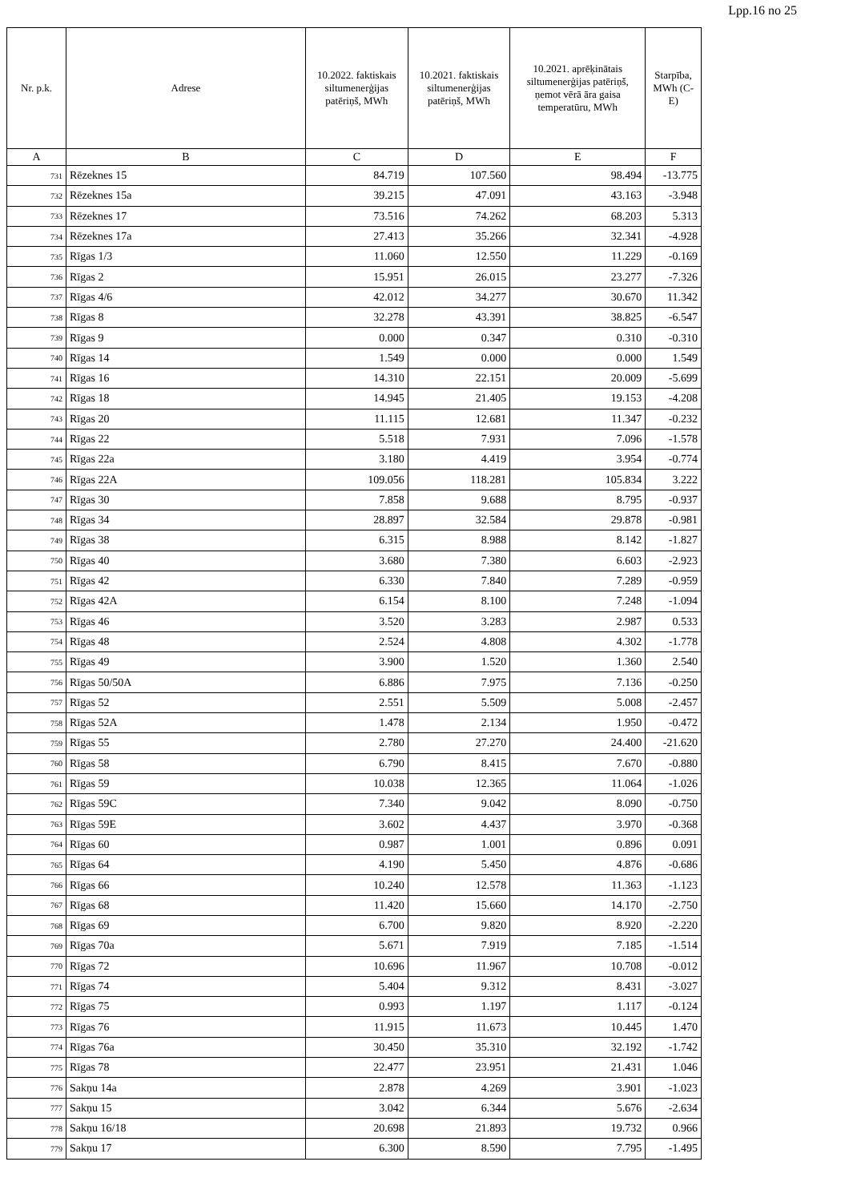Lpp.16 no 25
| Nr. p.k. | Adrese | 10.2022. faktiskais siltumenerģijas patēriņš, MWh | 10.2021. faktiskais siltumenerģijas patēriņš, MWh | 10.2021. aprēķinātais siltumenerģijas patēriņš, ņemot vērā āra gaisa temperatūru, MWh | Starpība, MWh (C-E) |
| --- | --- | --- | --- | --- | --- |
| A | B | C | D | E | F |
| 731 | Rēzeknes 15 | 84.719 | 107.560 | 98.494 | -13.775 |
| 732 | Rēzeknes 15a | 39.215 | 47.091 | 43.163 | -3.948 |
| 733 | Rēzeknes 17 | 73.516 | 74.262 | 68.203 | 5.313 |
| 734 | Rēzeknes 17a | 27.413 | 35.266 | 32.341 | -4.928 |
| 735 | Rīgas 1/3 | 11.060 | 12.550 | 11.229 | -0.169 |
| 736 | Rīgas 2 | 15.951 | 26.015 | 23.277 | -7.326 |
| 737 | Rīgas 4/6 | 42.012 | 34.277 | 30.670 | 11.342 |
| 738 | Rīgas 8 | 32.278 | 43.391 | 38.825 | -6.547 |
| 739 | Rīgas 9 | 0.000 | 0.347 | 0.310 | -0.310 |
| 740 | Rīgas 14 | 1.549 | 0.000 | 0.000 | 1.549 |
| 741 | Rīgas 16 | 14.310 | 22.151 | 20.009 | -5.699 |
| 742 | Rīgas 18 | 14.945 | 21.405 | 19.153 | -4.208 |
| 743 | Rīgas 20 | 11.115 | 12.681 | 11.347 | -0.232 |
| 744 | Rīgas 22 | 5.518 | 7.931 | 7.096 | -1.578 |
| 745 | Rīgas 22a | 3.180 | 4.419 | 3.954 | -0.774 |
| 746 | Rīgas 22A | 109.056 | 118.281 | 105.834 | 3.222 |
| 747 | Rīgas 30 | 7.858 | 9.688 | 8.795 | -0.937 |
| 748 | Rīgas 34 | 28.897 | 32.584 | 29.878 | -0.981 |
| 749 | Rīgas 38 | 6.315 | 8.988 | 8.142 | -1.827 |
| 750 | Rīgas 40 | 3.680 | 7.380 | 6.603 | -2.923 |
| 751 | Rīgas 42 | 6.330 | 7.840 | 7.289 | -0.959 |
| 752 | Rīgas 42A | 6.154 | 8.100 | 7.248 | -1.094 |
| 753 | Rīgas 46 | 3.520 | 3.283 | 2.987 | 0.533 |
| 754 | Rīgas 48 | 2.524 | 4.808 | 4.302 | -1.778 |
| 755 | Rīgas 49 | 3.900 | 1.520 | 1.360 | 2.540 |
| 756 | Rīgas 50/50A | 6.886 | 7.975 | 7.136 | -0.250 |
| 757 | Rīgas 52 | 2.551 | 5.509 | 5.008 | -2.457 |
| 758 | Rīgas 52A | 1.478 | 2.134 | 1.950 | -0.472 |
| 759 | Rīgas 55 | 2.780 | 27.270 | 24.400 | -21.620 |
| 760 | Rīgas 58 | 6.790 | 8.415 | 7.670 | -0.880 |
| 761 | Rīgas 59 | 10.038 | 12.365 | 11.064 | -1.026 |
| 762 | Rīgas 59C | 7.340 | 9.042 | 8.090 | -0.750 |
| 763 | Rīgas 59E | 3.602 | 4.437 | 3.970 | -0.368 |
| 764 | Rīgas 60 | 0.987 | 1.001 | 0.896 | 0.091 |
| 765 | Rīgas 64 | 4.190 | 5.450 | 4.876 | -0.686 |
| 766 | Rīgas 66 | 10.240 | 12.578 | 11.363 | -1.123 |
| 767 | Rīgas 68 | 11.420 | 15.660 | 14.170 | -2.750 |
| 768 | Rīgas 69 | 6.700 | 9.820 | 8.920 | -2.220 |
| 769 | Rīgas 70a | 5.671 | 7.919 | 7.185 | -1.514 |
| 770 | Rīgas 72 | 10.696 | 11.967 | 10.708 | -0.012 |
| 771 | Rīgas 74 | 5.404 | 9.312 | 8.431 | -3.027 |
| 772 | Rīgas 75 | 0.993 | 1.197 | 1.117 | -0.124 |
| 773 | Rīgas 76 | 11.915 | 11.673 | 10.445 | 1.470 |
| 774 | Rīgas 76a | 30.450 | 35.310 | 32.192 | -1.742 |
| 775 | Rīgas 78 | 22.477 | 23.951 | 21.431 | 1.046 |
| 776 | Sakņu 14a | 2.878 | 4.269 | 3.901 | -1.023 |
| 777 | Sakņu 15 | 3.042 | 6.344 | 5.676 | -2.634 |
| 778 | Sakņu 16/18 | 20.698 | 21.893 | 19.732 | 0.966 |
| 779 | Sakņu 17 | 6.300 | 8.590 | 7.795 | -1.495 |